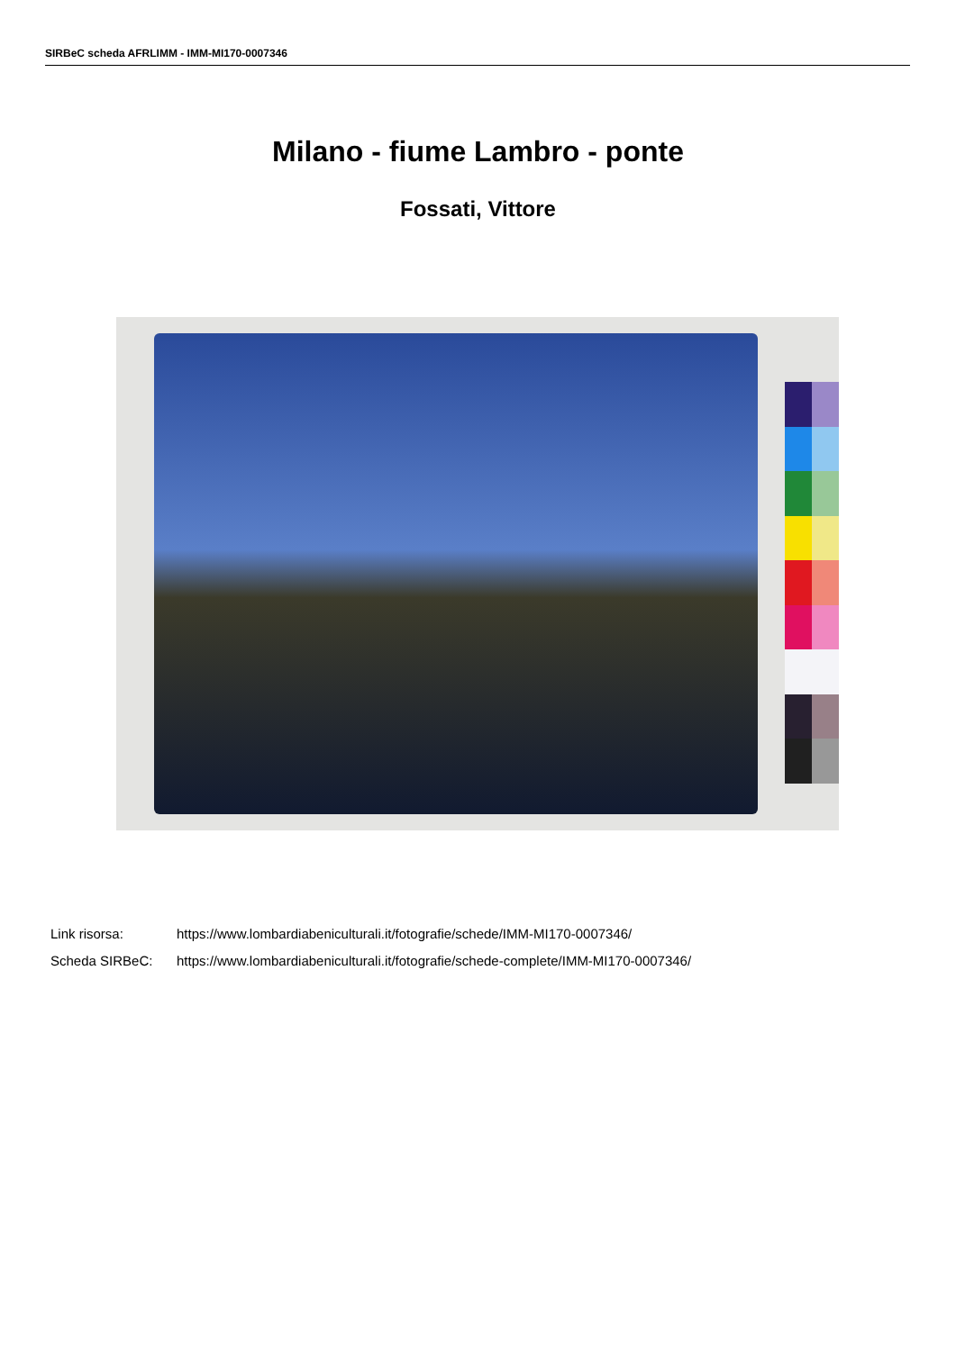SIRBeC scheda AFRLIMM - IMM-MI170-0007346
Milano - fiume Lambro - ponte
Fossati, Vittore
Link risorsa: https://www.lombardiabeniculturali.it/fotografie/schede/IMM-MI170-0007346/
Scheda SIRBeC: https://www.lombardiabeniculturali.it/fotografie/schede-complete/IMM-MI170-0007346/